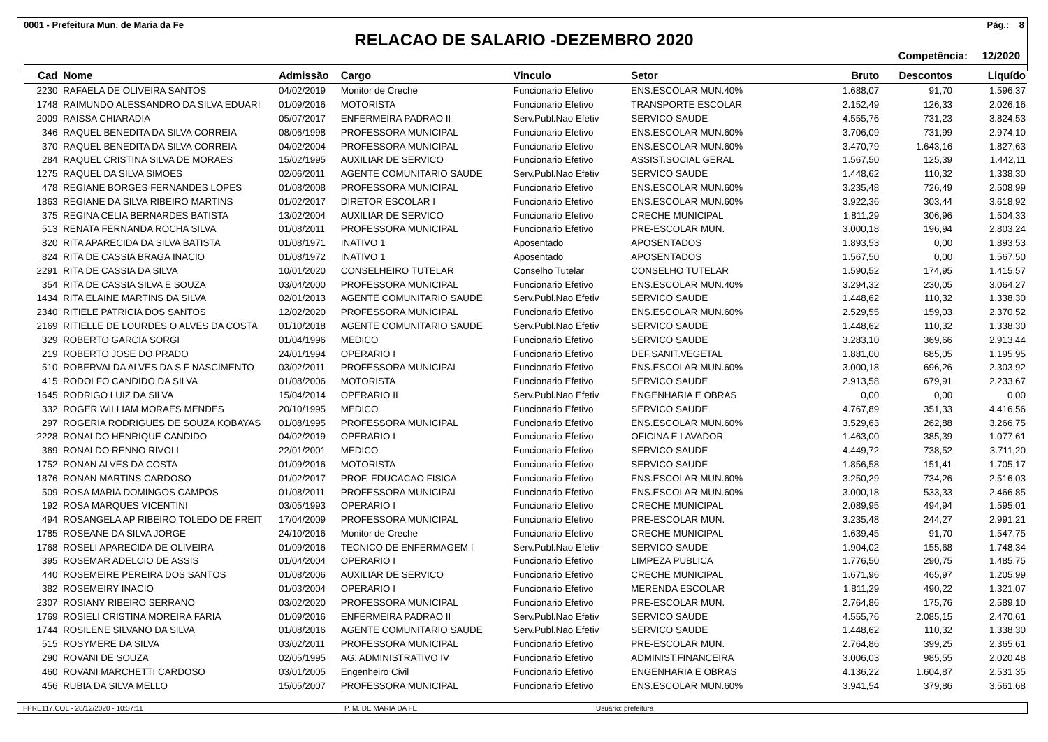0001 - Prefeitura Mun. de Maria da Fe Pág.: 8
RELACAO DE SALARIO -DEZEMBRO 2020
Competência: 12/2020
| Cad | Nome | Admissão | Cargo | Vinculo | Setor | Bruto | Descontos | Liquído |
| --- | --- | --- | --- | --- | --- | --- | --- | --- |
| 2230 | RAFAELA DE OLIVEIRA SANTOS | 04/02/2019 | Monitor de Creche | Funcionario Efetivo | ENS.ESCOLAR MUN.40% | 1.688,07 | 91,70 | 1.596,37 |
| 1748 | RAIMUNDO ALESSANDRO DA SILVA EDUARI | 01/09/2016 | MOTORISTA | Funcionario Efetivo | TRANSPORTE ESCOLAR | 2.152,49 | 126,33 | 2.026,16 |
| 2009 | RAISSA CHIARADIA | 05/07/2017 | ENFERMEIRA PADRAO II | Serv.Publ.Nao Efetiv | SERVICO SAUDE | 4.555,76 | 731,23 | 3.824,53 |
| 346 | RAQUEL BENEDITA DA SILVA CORREIA | 08/06/1998 | PROFESSORA MUNICIPAL | Funcionario Efetivo | ENS.ESCOLAR MUN.60% | 3.706,09 | 731,99 | 2.974,10 |
| 370 | RAQUEL BENEDITA DA SILVA CORREIA | 04/02/2004 | PROFESSORA MUNICIPAL | Funcionario Efetivo | ENS.ESCOLAR MUN.60% | 3.470,79 | 1.643,16 | 1.827,63 |
| 284 | RAQUEL CRISTINA SILVA DE MORAES | 15/02/1995 | AUXILIAR DE SERVICO | Funcionario Efetivo | ASSIST.SOCIAL GERAL | 1.567,50 | 125,39 | 1.442,11 |
| 1275 | RAQUEL DA SILVA SIMOES | 02/06/2011 | AGENTE COMUNITARIO SAUDE | Serv.Publ.Nao Efetiv | SERVICO SAUDE | 1.448,62 | 110,32 | 1.338,30 |
| 478 | REGIANE BORGES FERNANDES LOPES | 01/08/2008 | PROFESSORA MUNICIPAL | Funcionario Efetivo | ENS.ESCOLAR MUN.60% | 3.235,48 | 726,49 | 2.508,99 |
| 1863 | REGIANE DA SILVA RIBEIRO MARTINS | 01/02/2017 | DIRETOR ESCOLAR I | Funcionario Efetivo | ENS.ESCOLAR MUN.60% | 3.922,36 | 303,44 | 3.618,92 |
| 375 | REGINA CELIA BERNARDES BATISTA | 13/02/2004 | AUXILIAR DE SERVICO | Funcionario Efetivo | CRECHE MUNICIPAL | 1.811,29 | 306,96 | 1.504,33 |
| 513 | RENATA FERNANDA ROCHA SILVA | 01/08/2011 | PROFESSORA MUNICIPAL | Funcionario Efetivo | PRE-ESCOLAR MUN. | 3.000,18 | 196,94 | 2.803,24 |
| 820 | RITA APARECIDA DA SILVA BATISTA | 01/08/1971 | INATIVO 1 | Aposentado | APOSENTADOS | 1.893,53 | 0,00 | 1.893,53 |
| 824 | RITA DE CASSIA BRAGA INACIO | 01/08/1972 | INATIVO 1 | Aposentado | APOSENTADOS | 1.567,50 | 0,00 | 1.567,50 |
| 2291 | RITA DE CASSIA DA SILVA | 10/01/2020 | CONSELHEIRO TUTELAR | Conselho Tutelar | CONSELHO TUTELAR | 1.590,52 | 174,95 | 1.415,57 |
| 354 | RITA DE CASSIA SILVA E SOUZA | 03/04/2000 | PROFESSORA MUNICIPAL | Funcionario Efetivo | ENS.ESCOLAR MUN.40% | 3.294,32 | 230,05 | 3.064,27 |
| 1434 | RITA ELAINE MARTINS DA SILVA | 02/01/2013 | AGENTE COMUNITARIO SAUDE | Serv.Publ.Nao Efetiv | SERVICO SAUDE | 1.448,62 | 110,32 | 1.338,30 |
| 2340 | RITIELE PATRICIA DOS SANTOS | 12/02/2020 | PROFESSORA MUNICIPAL | Funcionario Efetivo | ENS.ESCOLAR MUN.60% | 2.529,55 | 159,03 | 2.370,52 |
| 2169 | RITIELLE DE LOURDES O ALVES DA COSTA | 01/10/2018 | AGENTE COMUNITARIO SAUDE | Serv.Publ.Nao Efetiv | SERVICO SAUDE | 1.448,62 | 110,32 | 1.338,30 |
| 329 | ROBERTO GARCIA SORGI | 01/04/1996 | MEDICO | Funcionario Efetivo | SERVICO SAUDE | 3.283,10 | 369,66 | 2.913,44 |
| 219 | ROBERTO JOSE DO PRADO | 24/01/1994 | OPERARIO I | Funcionario Efetivo | DEF.SANIT.VEGETAL | 1.881,00 | 685,05 | 1.195,95 |
| 510 | ROBERVALDA ALVES DA S F NASCIMENTO | 03/02/2011 | PROFESSORA MUNICIPAL | Funcionario Efetivo | ENS.ESCOLAR MUN.60% | 3.000,18 | 696,26 | 2.303,92 |
| 415 | RODOLFO CANDIDO DA SILVA | 01/08/2006 | MOTORISTA | Funcionario Efetivo | SERVICO SAUDE | 2.913,58 | 679,91 | 2.233,67 |
| 1645 | RODRIGO LUIZ DA SILVA | 15/04/2014 | OPERARIO II | Serv.Publ.Nao Efetiv | ENGENHARIA E OBRAS | 0,00 | 0,00 | 0,00 |
| 332 | ROGER WILLIAM MORAES MENDES | 20/10/1995 | MEDICO | Funcionario Efetivo | SERVICO SAUDE | 4.767,89 | 351,33 | 4.416,56 |
| 297 | ROGERIA RODRIGUES DE SOUZA KOBAYAS | 01/08/1995 | PROFESSORA MUNICIPAL | Funcionario Efetivo | ENS.ESCOLAR MUN.60% | 3.529,63 | 262,88 | 3.266,75 |
| 2228 | RONALDO HENRIQUE CANDIDO | 04/02/2019 | OPERARIO I | Funcionario Efetivo | OFICINA E LAVADOR | 1.463,00 | 385,39 | 1.077,61 |
| 369 | RONALDO RENNO RIVOLI | 22/01/2001 | MEDICO | Funcionario Efetivo | SERVICO SAUDE | 4.449,72 | 738,52 | 3.711,20 |
| 1752 | RONAN ALVES DA COSTA | 01/09/2016 | MOTORISTA | Funcionario Efetivo | SERVICO SAUDE | 1.856,58 | 151,41 | 1.705,17 |
| 1876 | RONAN MARTINS CARDOSO | 01/02/2017 | PROF. EDUCACAO FISICA | Funcionario Efetivo | ENS.ESCOLAR MUN.60% | 3.250,29 | 734,26 | 2.516,03 |
| 509 | ROSA MARIA DOMINGOS CAMPOS | 01/08/2011 | PROFESSORA MUNICIPAL | Funcionario Efetivo | ENS.ESCOLAR MUN.60% | 3.000,18 | 533,33 | 2.466,85 |
| 192 | ROSA MARQUES VICENTINI | 03/05/1993 | OPERARIO I | Funcionario Efetivo | CRECHE MUNICIPAL | 2.089,95 | 494,94 | 1.595,01 |
| 494 | ROSANGELA AP RIBEIRO TOLEDO DE FREIT | 17/04/2009 | PROFESSORA MUNICIPAL | Funcionario Efetivo | PRE-ESCOLAR MUN. | 3.235,48 | 244,27 | 2.991,21 |
| 1785 | ROSEANE DA SILVA JORGE | 24/10/2016 | Monitor de Creche | Funcionario Efetivo | CRECHE MUNICIPAL | 1.639,45 | 91,70 | 1.547,75 |
| 1768 | ROSELI APARECIDA DE OLIVEIRA | 01/09/2016 | TECNICO DE ENFERMAGEM I | Serv.Publ.Nao Efetiv | SERVICO SAUDE | 1.904,02 | 155,68 | 1.748,34 |
| 395 | ROSEMAR ADELCIO DE ASSIS | 01/04/2004 | OPERARIO I | Funcionario Efetivo | LIMPEZA PUBLICA | 1.776,50 | 290,75 | 1.485,75 |
| 440 | ROSEMEIRE PEREIRA DOS SANTOS | 01/08/2006 | AUXILIAR DE SERVICO | Funcionario Efetivo | CRECHE MUNICIPAL | 1.671,96 | 465,97 | 1.205,99 |
| 382 | ROSEMEIRY INACIO | 01/03/2004 | OPERARIO I | Funcionario Efetivo | MERENDA ESCOLAR | 1.811,29 | 490,22 | 1.321,07 |
| 2307 | ROSIANY RIBEIRO SERRANO | 03/02/2020 | PROFESSORA MUNICIPAL | Funcionario Efetivo | PRE-ESCOLAR MUN. | 2.764,86 | 175,76 | 2.589,10 |
| 1769 | ROSIELI CRISTINA MOREIRA FARIA | 01/09/2016 | ENFERMEIRA PADRAO II | Serv.Publ.Nao Efetiv | SERVICO SAUDE | 4.555,76 | 2.085,15 | 2.470,61 |
| 1744 | ROSILENE SILVANO DA SILVA | 01/08/2016 | AGENTE COMUNITARIO SAUDE | Serv.Publ.Nao Efetiv | SERVICO SAUDE | 1.448,62 | 110,32 | 1.338,30 |
| 515 | ROSYMERE DA SILVA | 03/02/2011 | PROFESSORA MUNICIPAL | Funcionario Efetivo | PRE-ESCOLAR MUN. | 2.764,86 | 399,25 | 2.365,61 |
| 290 | ROVANI DE SOUZA | 02/05/1995 | AG. ADMINISTRATIVO IV | Funcionario Efetivo | ADMINIST.FINANCEIRA | 3.006,03 | 985,55 | 2.020,48 |
| 460 | ROVANI MARCHETTI CARDOSO | 03/01/2005 | Engenheiro Civil | Funcionario Efetivo | ENGENHARIA E OBRAS | 4.136,22 | 1.604,87 | 2.531,35 |
| 456 | RUBIA DA SILVA MELLO | 15/05/2007 | PROFESSORA MUNICIPAL | Funcionario Efetivo | ENS.ESCOLAR MUN.60% | 3.941,54 | 379,86 | 3.561,68 |
FPRE117.COL - 28/12/2020 - 10:37:11 P. M. DE MARIA DA FE Usuário: prefeitura